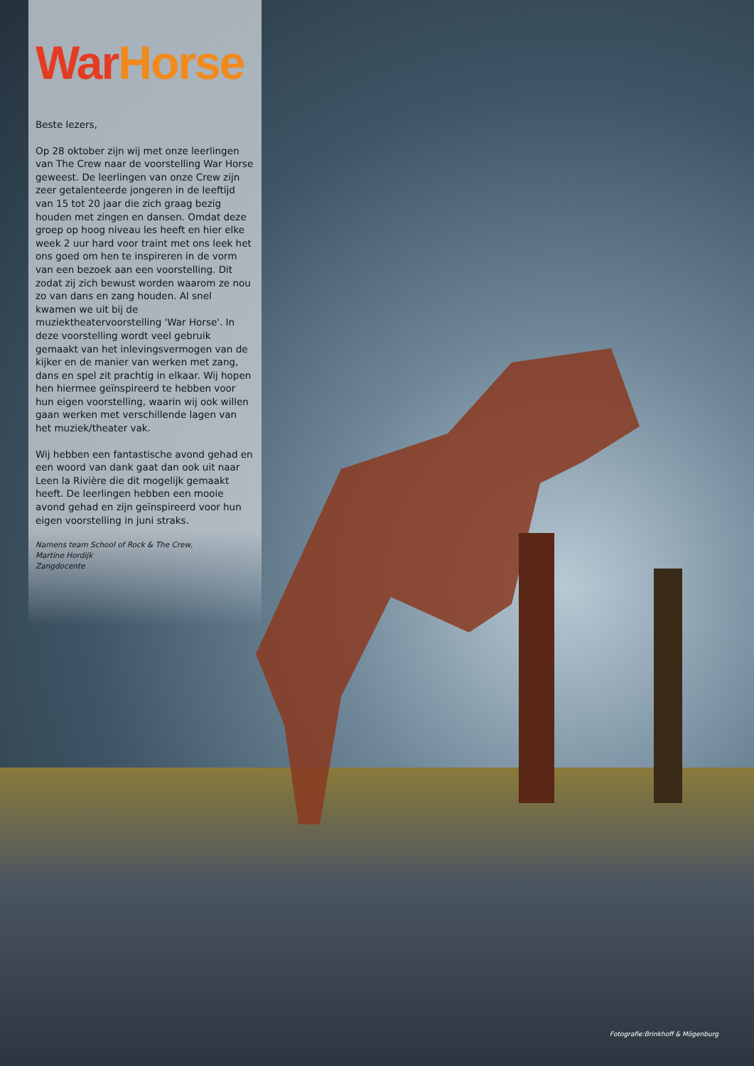War Horse
Beste lezers,
Op 28 oktober zijn wij met onze leerlingen van The Crew naar de voorstelling War Horse geweest. De leerlingen van onze Crew zijn zeer getalenteerde jongeren in de leeftijd van 15 tot 20 jaar die zich graag bezig houden met zingen en dansen. Omdat deze groep op hoog niveau les heeft en hier elke week 2 uur hard voor traint met ons leek het ons goed om hen te inspireren in de vorm van een bezoek aan een voorstelling. Dit zodat zij zich bewust worden waarom ze nou zo van dans en zang houden. Al snel kwamen we uit bij de muziektheatervoorstelling 'War Horse'. In deze voorstelling wordt veel gebruik gemaakt van het inlevingsvermogen van de kijker en de manier van werken met zang, dans en spel zit prachtig in elkaar. Wij hopen hen hiermee geïnspireerd te hebben voor hun eigen voorstelling, waarin wij ook willen gaan werken met verschillende lagen van het muziek/theater vak.
Wij hebben een fantastische avond gehad en een woord van dank gaat dan ook uit naar Leen la Rivière die dit mogelijk gemaakt heeft. De leerlingen hebben een mooie avond gehad en zijn geïnspireerd voor hun eigen voorstelling in juni straks.
Namens team School of Rock & The Crew,
Martine Hordijk
Zangdocente
Fotografie:Brinkhoff & Mögenburg